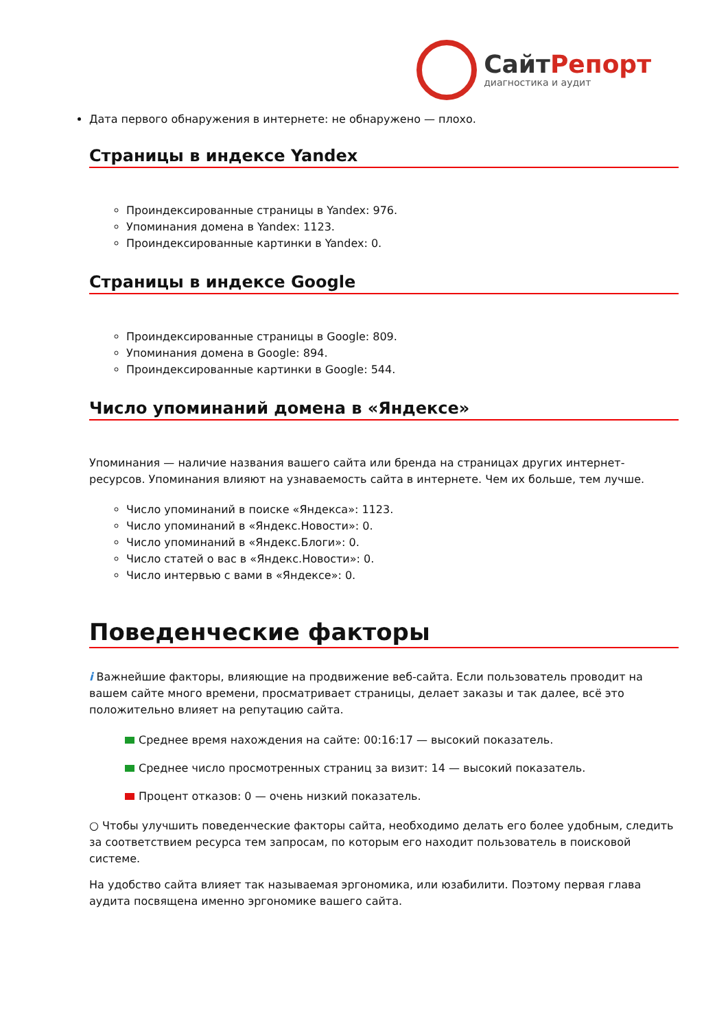Сайт Репорт
диагностика и аудит
Дата первого обнаружения в интернете: не обнаружено — плохо.
Страницы в индексе Yandex
Проиндексированные страницы в Yandex: 976.
Упоминания домена в Yandex: 1123.
Проиндексированные картинки в Yandex: 0.
Страницы в индексе Google
Проиндексированные страницы в Google: 809.
Упоминания домена в Google: 894.
Проиндексированные картинки в Google: 544.
Число упоминаний домена в «Яндексе»
Упоминания — наличие названия вашего сайта или бренда на страницах других интернет-ресурсов. Упоминания влияют на узнаваемость сайта в интернете. Чем их больше, тем лучше.
Число упоминаний в поиске «Яндекса»: 1123.
Число упоминаний в «Яндекс.Новости»: 0.
Число упоминаний в «Яндекс.Блоги»: 0.
Число статей о вас в «Яндекс.Новости»: 0.
Число интервью с вами в «Яндексе»: 0.
Поведенческие факторы
i Важнейшие факторы, влияющие на продвижение веб-сайта. Если пользователь проводит на вашем сайте много времени, просматривает страницы, делает заказы и так далее, всё это положительно влияет на репутацию сайта.
Среднее время нахождения на сайте: 00:16:17 — высокий показатель.
Среднее число просмотренных страниц за визит: 14 — высокий показатель.
Процент отказов: 0 — очень низкий показатель.
○ Чтобы улучшить поведенческие факторы сайта, необходимо делать его более удобным, следить за соответствием ресурса тем запросам, по которым его находит пользователь в поисковой системе.
На удобство сайта влияет так называемая эргономика, или юзабилити. Поэтому первая глава аудита посвящена именно эргономике вашего сайта.